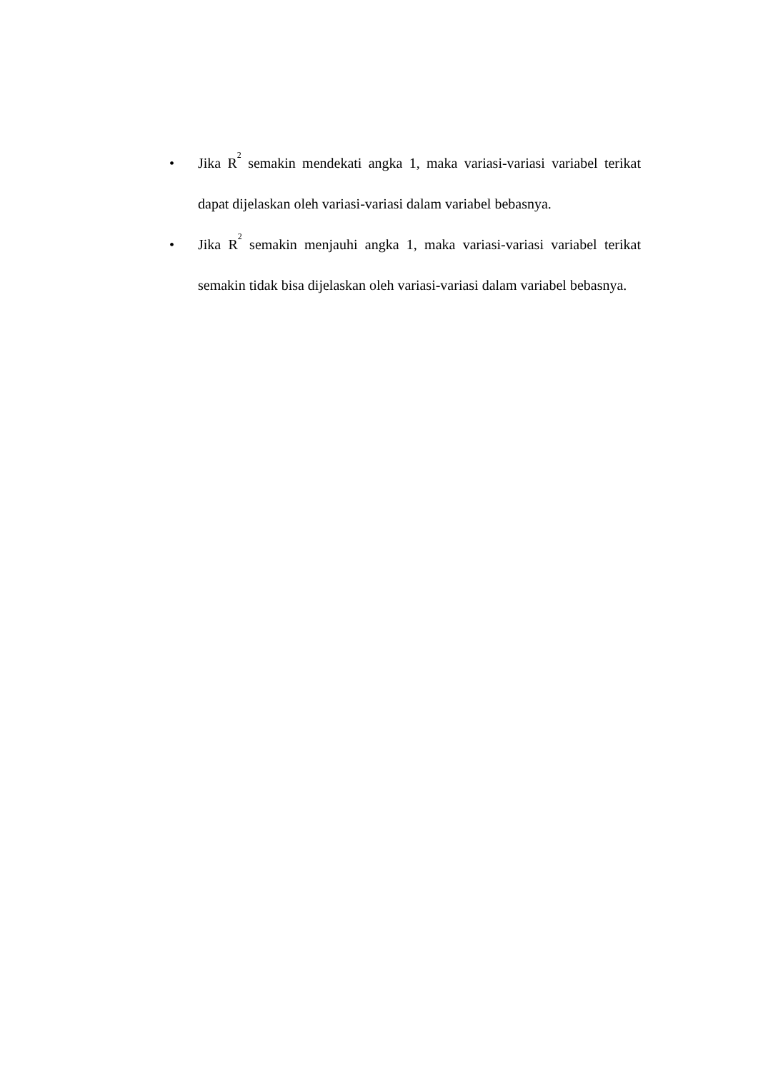• Jika R<sup>2</sup> semakin mendekati angka 1, maka variasi-variasi variabel terikat dapat dijelaskan oleh variasi-variasi dalam variabel bebasnya.
• Jika R<sup>2</sup> semakin menjauhi angka 1, maka variasi-variasi variabel terikat semakin tidak bisa dijelaskan oleh variasi-variasi dalam variabel bebasnya.